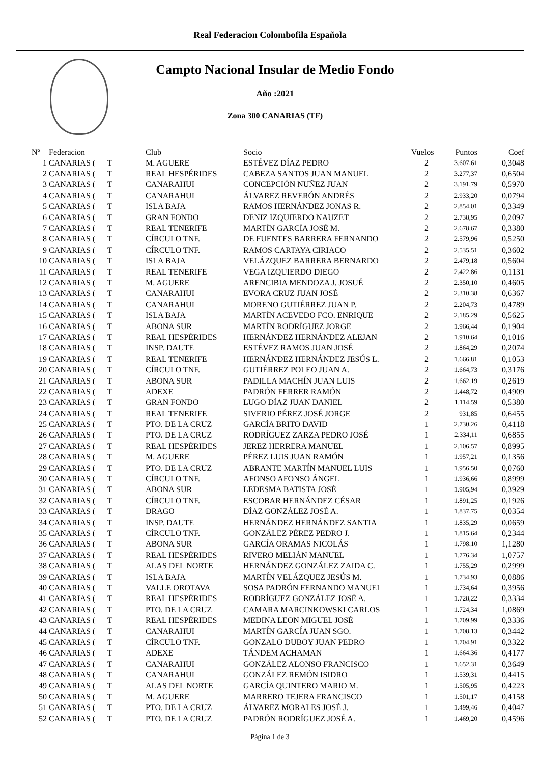Real Federacion Colombofila Española
Campto Nacional Insular de Medio Fondo
Año :2021
Zona 300 CANARIAS (TF)
| Nº | Federacion | Club | Socio | Vuelos | Puntos | Coef |
| --- | --- | --- | --- | --- | --- | --- |
| 1 | CANARIAS ( T | M. AGUERE | ESTÉVEZ DÍAZ PEDRO | 2 | 3.607,61 | 0,3048 |
| 2 | CANARIAS ( T | REAL HESPÉRIDES | CABEZA SANTOS JUAN MANUEL | 2 | 3.277,37 | 0,6504 |
| 3 | CANARIAS ( T | CANARAHUI | CONCEPCIÓN NUÑEZ JUAN | 2 | 3.191,79 | 0,5970 |
| 4 | CANARIAS ( T | CANARAHUI | ÁLVAREZ REVERÓN ANDRÉS | 2 | 2.933,20 | 0,0794 |
| 5 | CANARIAS ( T | ISLA BAJA | RAMOS HERNÁNDEZ JONAS R. | 2 | 2.854,01 | 0,3349 |
| 6 | CANARIAS ( T | GRAN FONDO | DENIZ IZQUIERDO NAUZET | 2 | 2.738,95 | 0,2097 |
| 7 | CANARIAS ( T | REAL TENERIFE | MARTÍN GARCÍA JOSÉ M. | 2 | 2.678,67 | 0,3380 |
| 8 | CANARIAS ( T | CÍRCULO TNF. | DE FUENTES BARRERA FERNANDO | 2 | 2.579,96 | 0,5250 |
| 9 | CANARIAS ( T | CÍRCULO TNF. | RAMOS CARTAYA CIRIACO | 2 | 2.535,51 | 0,3602 |
| 10 | CANARIAS ( T | ISLA BAJA | VELÁZQUEZ BARRERA BERNARDO | 2 | 2.479,18 | 0,5604 |
| 11 | CANARIAS ( T | REAL TENERIFE | VEGA IZQUIERDO DIEGO | 2 | 2.422,86 | 0,1131 |
| 12 | CANARIAS ( T | M. AGUERE | ARENCIBIA MENDOZA J. JOSUÉ | 2 | 2.350,10 | 0,4605 |
| 13 | CANARIAS ( T | CANARAHUI | EVORA CRUZ JUAN JOSÉ | 2 | 2.310,38 | 0,6367 |
| 14 | CANARIAS ( T | CANARAHUI | MORENO GUTIÉRREZ JUAN P. | 2 | 2.204,73 | 0,4789 |
| 15 | CANARIAS ( T | ISLA BAJA | MARTÍN ACEVEDO FCO. ENRIQUE | 2 | 2.185,29 | 0,5625 |
| 16 | CANARIAS ( T | ABONA SUR | MARTÍN RODRÍGUEZ JORGE | 2 | 1.966,44 | 0,1904 |
| 17 | CANARIAS ( T | REAL HESPÉRIDES | HERNÁNDEZ HERNÁNDEZ ALEJAN | 2 | 1.910,64 | 0,1016 |
| 18 | CANARIAS ( T | INSP. DAUTE | ESTÉVEZ RAMOS JUAN JOSÉ | 2 | 1.864,29 | 0,2074 |
| 19 | CANARIAS ( T | REAL TENERIFE | HERNÁNDEZ HERNÁNDEZ JESÚS L. | 2 | 1.666,81 | 0,1053 |
| 20 | CANARIAS ( T | CÍRCULO TNF. | GUTIÉRREZ POLEO JUAN A. | 2 | 1.664,73 | 0,3176 |
| 21 | CANARIAS ( T | ABONA SUR | PADILLA MACHÍN JUAN LUIS | 2 | 1.662,19 | 0,2619 |
| 22 | CANARIAS ( T | ADEXE | PADRÓN FERRER RAMÓN | 2 | 1.448,72 | 0,4909 |
| 23 | CANARIAS ( T | GRAN FONDO | LUGO DÍAZ JUAN DANIEL | 2 | 1.114,59 | 0,5380 |
| 24 | CANARIAS ( T | REAL TENERIFE | SIVERIO PÉREZ JOSÉ JORGE | 2 | 931,85 | 0,6455 |
| 25 | CANARIAS ( T | PTO. DE LA CRUZ | GARCÍA BRITO DAVID | 1 | 2.730,26 | 0,4118 |
| 26 | CANARIAS ( T | PTO. DE LA CRUZ | RODRÍGUEZ ZARZA PEDRO JOSÉ | 1 | 2.334,11 | 0,6855 |
| 27 | CANARIAS ( T | REAL HESPÉRIDES | JEREZ HERRERA MANUEL | 1 | 2.106,57 | 0,8995 |
| 28 | CANARIAS ( T | M. AGUERE | PÉREZ LUIS JUAN RAMÓN | 1 | 1.957,21 | 0,1356 |
| 29 | CANARIAS ( T | PTO. DE LA CRUZ | ABRANTE MARTÍN MANUEL LUIS | 1 | 1.956,50 | 0,0760 |
| 30 | CANARIAS ( T | CÍRCULO TNF. | AFONSO AFONSO ÁNGEL | 1 | 1.936,66 | 0,8999 |
| 31 | CANARIAS ( T | ABONA SUR | LEDESMA BATISTA JOSÉ | 1 | 1.905,94 | 0,3929 |
| 32 | CANARIAS ( T | CÍRCULO TNF. | ESCOBAR HERNÁNDEZ CÉSAR | 1 | 1.891,25 | 0,1926 |
| 33 | CANARIAS ( T | DRAGO | DÍAZ GONZÁLEZ JOSÉ A. | 1 | 1.837,75 | 0,0354 |
| 34 | CANARIAS ( T | INSP. DAUTE | HERNÁNDEZ HERNÁNDEZ SANTIA | 1 | 1.835,29 | 0,0659 |
| 35 | CANARIAS ( T | CÍRCULO TNF. | GONZÁLEZ PÉREZ PEDRO J. | 1 | 1.815,64 | 0,2344 |
| 36 | CANARIAS ( T | ABONA SUR | GARCÍA ORAMAS NICOLÁS | 1 | 1.798,10 | 1,1280 |
| 37 | CANARIAS ( T | REAL HESPÉRIDES | RIVERO MELIÁN MANUEL | 1 | 1.776,34 | 1,0757 |
| 38 | CANARIAS ( T | ALAS DEL NORTE | HERNÁNDEZ GONZÁLEZ ZAIDA C. | 1 | 1.755,29 | 0,2999 |
| 39 | CANARIAS ( T | ISLA BAJA | MARTÍN VELÁZQUEZ JESÚS M. | 1 | 1.734,93 | 0,0886 |
| 40 | CANARIAS ( T | VALLE OROTAVA | SOSA PADRÓN FERNANDO MANUEL | 1 | 1.734,64 | 0,3956 |
| 41 | CANARIAS ( T | REAL HESPÉRIDES | RODRÍGUEZ GONZÁLEZ JOSÉ A. | 1 | 1.728,22 | 0,3334 |
| 42 | CANARIAS ( T | PTO. DE LA CRUZ | CAMARA MARCINKOWSKI CARLOS | 1 | 1.724,34 | 1,0869 |
| 43 | CANARIAS ( T | REAL HESPÉRIDES | MEDINA LEON MIGUEL JOSÉ | 1 | 1.709,99 | 0,3336 |
| 44 | CANARIAS ( T | CANARAHUI | MARTÍN GARCÍA JUAN SGO. | 1 | 1.708,13 | 0,3442 |
| 45 | CANARIAS ( T | CÍRCULO TNF. | GONZALO DUBOY JUAN PEDRO | 1 | 1.704,91 | 0,3322 |
| 46 | CANARIAS ( T | ADEXE | TÁNDEM ACHAMAN | 1 | 1.664,36 | 0,4177 |
| 47 | CANARIAS ( T | CANARAHUI | GONZÁLEZ ALONSO FRANCISCO | 1 | 1.652,31 | 0,3649 |
| 48 | CANARIAS ( T | CANARAHUI | GONZÁLEZ REMÓN ISIDRO | 1 | 1.539,31 | 0,4415 |
| 49 | CANARIAS ( T | ALAS DEL NORTE | GARCÍA QUINTERO MARIO M. | 1 | 1.505,95 | 0,4223 |
| 50 | CANARIAS ( T | M. AGUERE | MARRERO TEJERA FRANCISCO | 1 | 1.501,17 | 0,4158 |
| 51 | CANARIAS ( T | PTO. DE LA CRUZ | ÁLVAREZ MORALES JOSÉ J. | 1 | 1.499,46 | 0,4047 |
| 52 | CANARIAS ( T | PTO. DE LA CRUZ | PADRÓN RODRÍGUEZ JOSÉ A. | 1 | 1.469,20 | 0,4596 |
Página 1 de 3